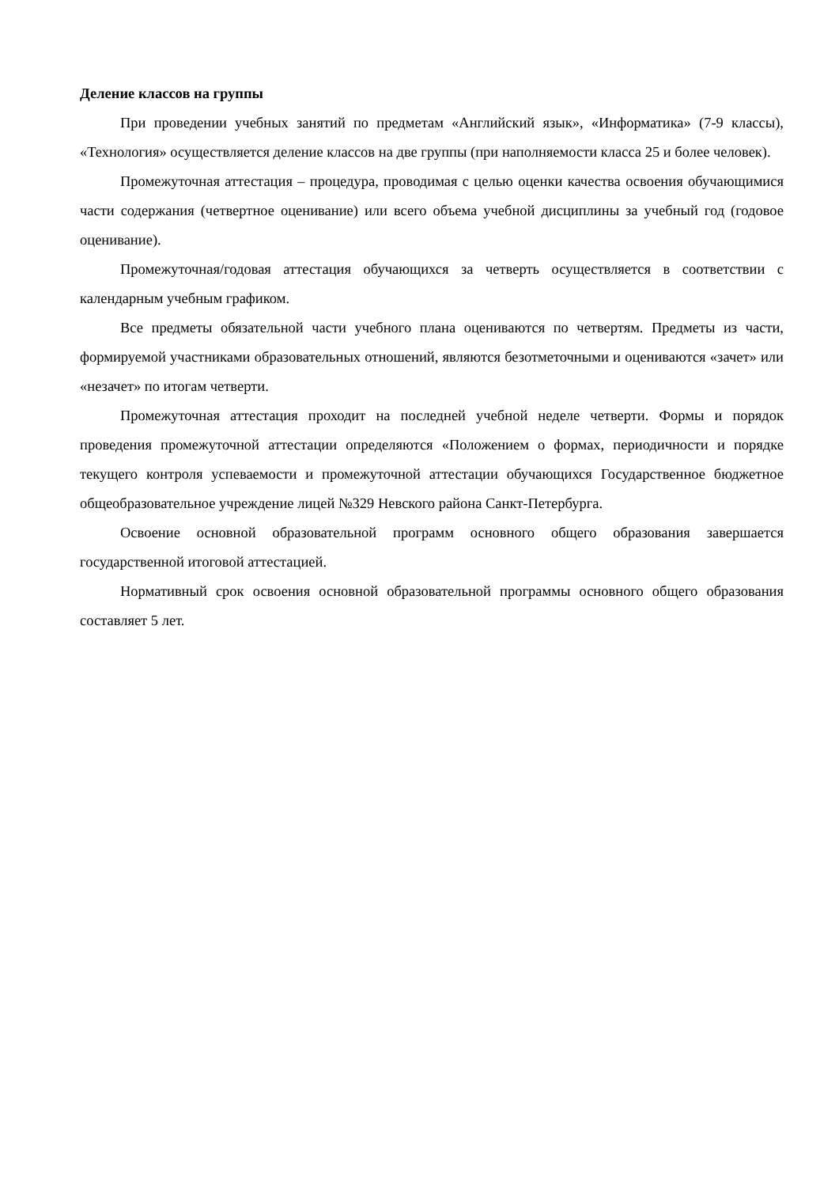Деление классов на группы
При проведении учебных занятий по предметам «Английский язык», «Информатика» (7-9 классы), «Технология» осуществляется деление классов на две группы (при наполняемости класса 25 и более человек).
Промежуточная аттестация – процедура, проводимая с целью оценки качества освоения обучающимися части содержания (четвертное оценивание) или всего объема учебной дисциплины за учебный год (годовое оценивание).
Промежуточная/годовая аттестация обучающихся за четверть осуществляется в соответствии с календарным учебным графиком.
Все предметы обязательной части учебного плана оцениваются по четвертям. Предметы из части, формируемой участниками образовательных отношений, являются безотметочными и оцениваются «зачет» или «незачет» по итогам четверти.
Промежуточная аттестация проходит на последней учебной неделе четверти. Формы и порядок проведения промежуточной аттестации определяются «Положением о формах, периодичности и порядке текущего контроля успеваемости и промежуточной аттестации обучающихся Государственное бюджетное общеобразовательное учреждение лицей №329 Невского района Санкт-Петербурга.
Освоение основной образовательной программ основного общего образования завершается государственной итоговой аттестацией.
Нормативный срок освоения основной образовательной программы основного общего образования составляет 5 лет.